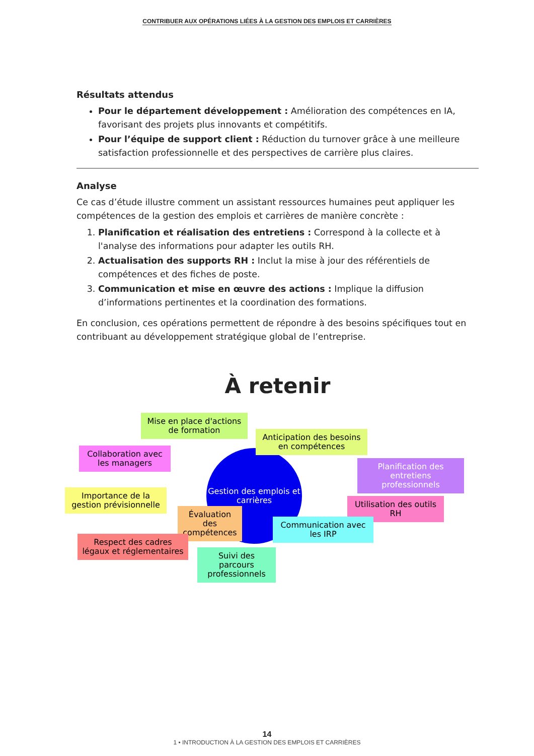CONTRIBUER AUX OPÉRATIONS LIÉES À LA GESTION DES EMPLOIS ET CARRIÈRES
Résultats attendus
Pour le département développement : Amélioration des compétences en IA, favorisant des projets plus innovants et compétitifs.
Pour l’équipe de support client : Réduction du turnover grâce à une meilleure satisfaction professionnelle et des perspectives de carrière plus claires.
Analyse
Ce cas d’étude illustre comment un assistant ressources humaines peut appliquer les compétences de la gestion des emplois et carrières de manière concrète :
1. Planification et réalisation des entretiens : Correspond à la collecte et à l'analyse des informations pour adapter les outils RH.
2. Actualisation des supports RH : Inclut la mise à jour des référentiels de compétences et des fiches de poste.
3. Communication et mise en œuvre des actions : Implique la diffusion d’informations pertinentes et la coordination des formations.
En conclusion, ces opérations permettent de répondre à des besoins spécifiques tout en contribuant au développement stratégique global de l’entreprise.
À retenir
Gestion des emplois et
carrières
Mise en place d'actions de formation
Anticipation des besoins en compétences
Collaboration avec les managers
Planification des entretiens professionnels
Importance de la gestion prévisionnelle
Utilisation des outils RH
Évaluation des compétences
Communication avec les IRP
Respect des cadres légaux et réglementaires
Suivi des parcours professionnels
14
1 • INTRODUCTION À LA GESTION DES EMPLOIS ET CARRIÈRES